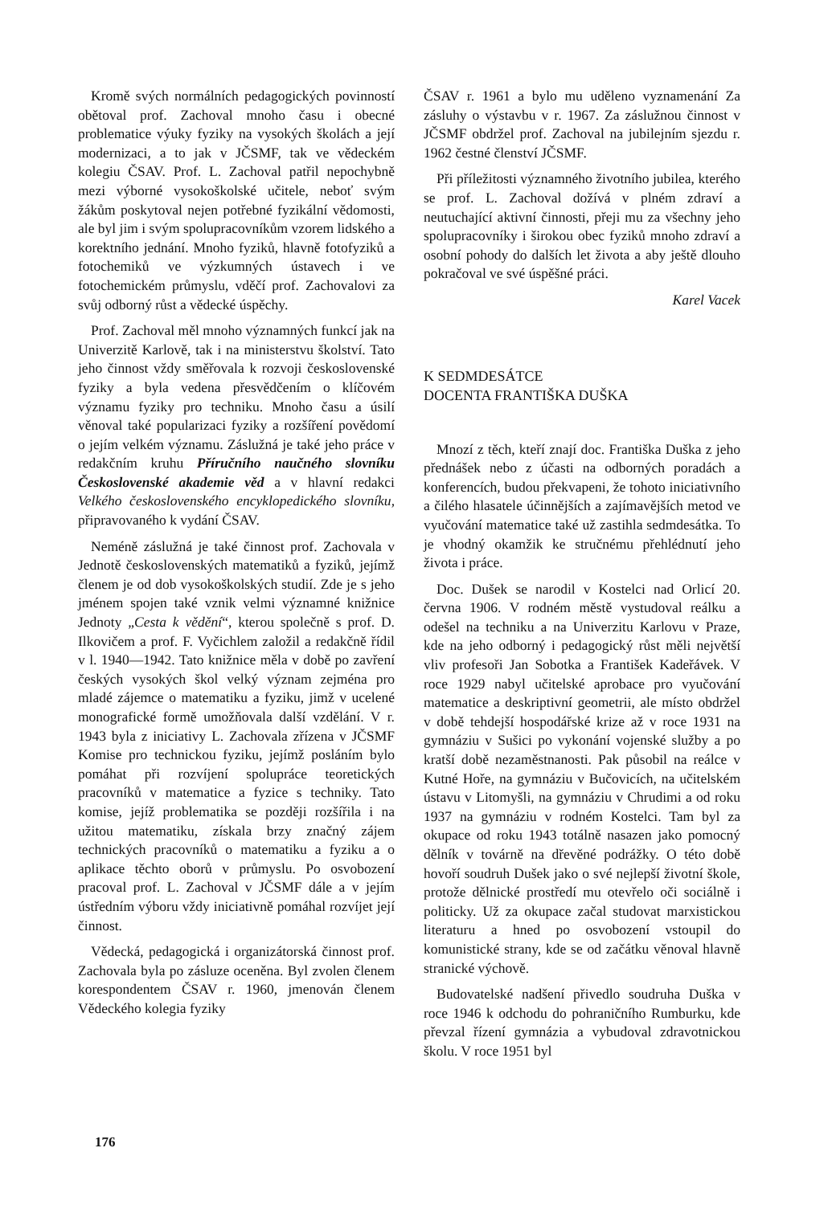Kromě svých normálních pedagogických povinností obětoval prof. Zachoval mnoho času i obecné problematice výuky fyziky na vysokých školách a její modernizaci, a to jak v JČSMF, tak ve vědeckém kolegiu ČSAV. Prof. L. Zachoval patřil nepochybně mezi výborné vysokoškolské učitele, neboť svým žákům poskytoval nejen potřebné fyzikální vědomosti, ale byl jim i svým spolupracovníkům vzorem lidského a korektního jednání. Mnoho fyziků, hlavně fotofyziků a fotochemiků ve výzkumných ústavech i ve fotochemickém průmyslu, vděčí prof. Zachovalovi za svůj odborný růst a vědecké úspěchy.
Prof. Zachoval měl mnoho významných funkcí jak na Univerzitě Karlově, tak i na ministerstvu školství. Tato jeho činnost vždy směřovala k rozvoji československé fyziky a byla vedena přesvědčením o klíčovém významu fyziky pro techniku. Mnoho času a úsilí věnoval také popularizaci fyziky a rozšíření povědomí o jejím velkém významu. Záslužná je také jeho práce v redakčním kruhu Příručního naučného slovníku Československé akademie věd a v hlavní redakci Velkého československého encyklopedického slovníku, připravovaného k vydání ČSAV.
Neméně záslužná je také činnost prof. Zachovala v Jednotě československých matematiků a fyziků, jejímž členem je od dob vysokoškolských studií. Zde je s jeho jménem spojen také vznik velmi významné knižnice Jednoty „Cesta k vědění“, kterou společně s prof. D. Ilkovičem a prof. F. Vyčichlem založil a redakčně řídil v l. 1940—1942. Tato knižnice měla v době po zavření českých vysokých škol velký význam zejména pro mladé zájemce o matematiku a fyziku, jimž v ucelené monografické formě umožňovala další vzdělání. V r. 1943 byla z iniciativy L. Zachovala zřízena v JČSMF Komise pro technickou fyziku, jejímž posláním bylo pomáhat při rozvíjení spolupráce teoretických pracovníků v matematice a fyzice s techniky. Tato komise, jejíž problematika se později rozšířila i na užitou matematiku, získala brzy značný zájem technických pracovníků o matematiku a fyziku a o aplikace těchto oborů v průmyslu. Po osvobození pracoval prof. L. Zachoval v JČSMF dále a v jejím ústředním výboru vždy iniciativně pomáhal rozvíjet její činnost.
Vědecká, pedagogická i organizátorská činnost prof. Zachovala byla po zásluze oceněna. Byl zvolen členem korespondentem ČSAV r. 1960, jmenován členem Vědeckého kolegia fyziky
ČSAV r. 1961 a bylo mu uděleno vyznamenání Za zásluhy o výstavbu v r. 1967. Za záslužnou činnost v JČSMF obdržel prof. Zachoval na jubilejním sjezdu r. 1962 čestné členství JČSMF.
Při příležitosti významného životního jubilea, kterého se prof. L. Zachoval dožívá v plném zdraví a neutuchající aktivní činnosti, přeji mu za všechny jeho spolupracovníky i širokou obec fyziků mnoho zdraví a osobní pohody do dalších let života a aby ještě dlouho pokračoval ve své úspěšné práci.
Karel Vacek
K SEDMDESÁTCE
DOCENTA FRANTIŠKA DUŠKA
Mnozí z těch, kteří znají doc. Františka Duška z jeho přednášek nebo z účasti na odborných poradách a konferencích, budou překvapeni, že tohoto iniciativního a čilého hlasatele účinnějších a zajímavějších metod ve vyučování matematice také už zastihla sedmdesátka. To je vhodný okamžik ke stručnému přehlédnutí jeho života i práce.
Doc. Dušek se narodil v Kostelci nad Orlicí 20. června 1906. V rodném městě vystudoval reálku a odešel na techniku a na Univerzitu Karlovu v Praze, kde na jeho odborný i pedagogický růst měli největší vliv profesoři Jan Sobotka a František Kadeřávek. V roce 1929 nabyl učitelské aprobace pro vyučování matematice a deskriptivní geometrii, ale místo obdržel v době tehdejší hospodářské krize až v roce 1931 na gymnáziu v Sušici po vykonání vojenské služby a po kratší době nezaměstnanosti. Pak působil na reálce v Kutné Hoře, na gymnáziu v Bučovicích, na učitelském ústavu v Litomyšli, na gymnáziu v Chrudimi a od roku 1937 na gymnáziu v rodném Kostelci. Tam byl za okupace od roku 1943 totálně nasazen jako pomocný dělník v továrně na dřevěné podrážky. O této době hovoří soudruh Dušek jako o své nejlepší životní škole, protože dělnické prostředí mu otevřelo oči sociálně i politicky. Už za okupace začal studovat marxistickou literaturu a hned po osvobození vstoupil do komunistické strany, kde se od začátku věnoval hlavně stranické výchově.
Budovatelské nadšení přivedlo soudruha Duška v roce 1946 k odchodu do pohraničního Rumburku, kde převzal řízení gymnázia a vybudoval zdravotnickou školu. V roce 1951 byl
176